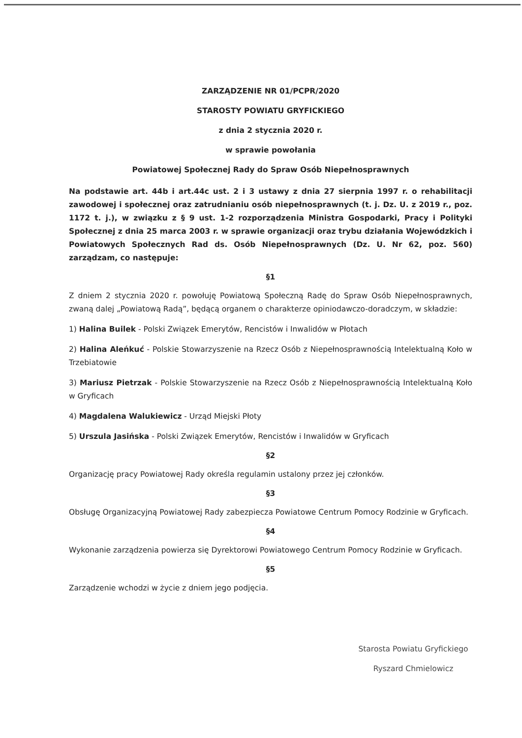ZARZĄDZENIE NR 01/PCPR/2020
STAROSTY POWIATU GRYFICKIEGO
z dnia 2 stycznia 2020 r.
w sprawie powołania
Powiatowej Społecznej Rady do Spraw Osób Niepełnosprawnych
Na podstawie art. 44b i art.44c ust. 2 i 3 ustawy z dnia 27 sierpnia 1997 r. o rehabilitacji zawodowej i społecznej oraz zatrudnianiu osób niepełnosprawnych (t. j. Dz. U. z 2019 r., poz. 1172 t. j.), w związku z § 9 ust. 1-2 rozporządzenia Ministra Gospodarki, Pracy i Polityki Społecznej z dnia 25 marca 2003 r. w sprawie organizacji oraz trybu działania Wojewódzkich i Powiatowych Społecznych Rad ds. Osób Niepełnosprawnych (Dz. U. Nr 62, poz. 560) zarządzam, co następuje:
§1
Z dniem 2 stycznia 2020 r. powołuję Powiatową Społeczną Radę do Spraw Osób Niepełnosprawnych, zwaną dalej „Powiatową Radą”, będącą organem o charakterze opiniodawczo-doradczym, w składzie:
1) Halina Builek - Polski Związek Emerytów, Rencistów i Inwalidów w Płotach
2) Halina Aleńkuć - Polskie Stowarzyszenie na Rzecz Osób z Niepełnosprawnością Intelektualną Koło w Trzebiatowie
3) Mariusz Pietrzak - Polskie Stowarzyszenie na Rzecz Osób z Niepełnosprawnością Intelektualną Koło w Gryficach
4) Magdalena Walukiewicz - Urząd Miejski Płoty
5) Urszula Jasińska - Polski Związek Emerytów, Rencistów i Inwalidów w Gryficach
§2
Organizację pracy Powiatowej Rady określa regulamin ustalony przez jej członków.
§3
Obsługę Organizacyjną Powiatowej Rady zabezpiecza Powiatowe Centrum Pomocy Rodzinie w Gryficach.
§4
Wykonanie zarządzenia powierza się Dyrektorowi Powiatowego Centrum Pomocy Rodzinie w Gryficach.
§5
Zarządzenie wchodzi w życie z dniem jego podjęcia.
Starosta Powiatu Gryfickiego
Ryszard Chmielowicz